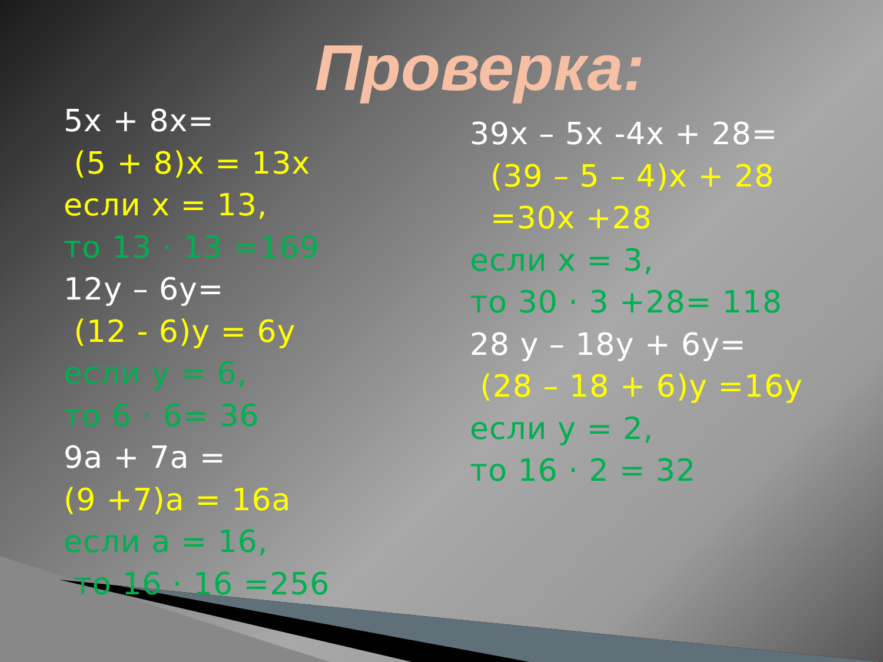Проверка:
5x + 8x=
(5 + 8)x = 13x
если x = 13,
то 13 · 13 =169
12y – 6y=
(12 - 6)y = 6y
если y = 6,
то 6 · 6= 36
9a + 7a =
(9 +7)a = 16a
если a = 16,
то 16 · 16 =256
39x – 5x -4x + 28=
(39 – 5 – 4)x + 28
=30x +28
если x = 3,
то 30 · 3 +28= 118
28 y – 18y + 6y=
(28 – 18 + 6)y =16y
если y = 2,
то 16 · 2 = 32